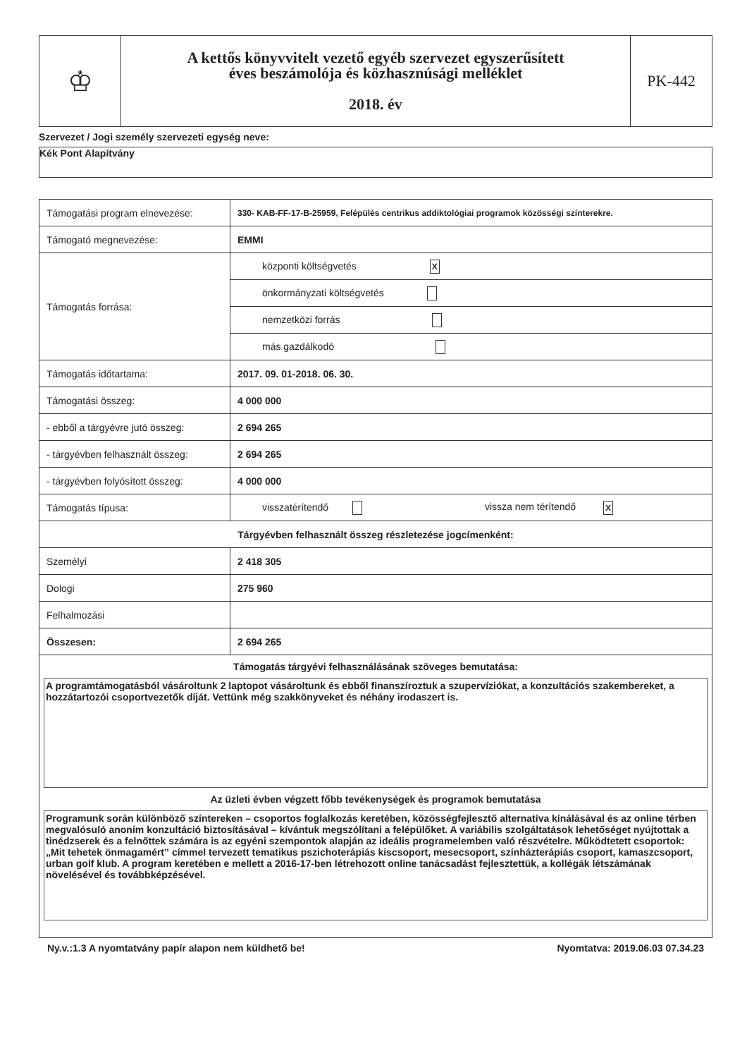| ♔ | A kettős könyvvitelt vezető egyéb szervezet egyszerűsített éves beszámolója és közhasznúsági melléklet 2018. év | PK-442 |
Szervezet / Jogi személy szervezeti egység neve:
Kék Pont Alapítvány
| Támogatási program elnevezése: | 330- KAB-FF-17-B-25959, Felépülés centrikus addiktológiai programok közösségi színterekre. |
| Támogató megnevezése: | EMMI |
| Támogatás forrása: | központi költségvetés X |
| | önkormányzati költségvetés |
| | nemzetközi forrás |
| | más gazdálkodó |
| Támogatás időtartama: | 2017. 09. 01-2018. 06. 30. |
| Támogatási összeg: | 4 000 000 |
| - ebből a tárgyévre jutó összeg: | 2 694 265 |
| - tárgyévben felhasznált összeg: | 2 694 265 |
| - tárgyévben folyósított összeg: | 4 000 000 |
| Támogatás típusa: | visszatérítendő vissza nem térítendő X |
| Tárgyévben felhasznált összeg részletezése jogcímenként: | |
| Személyi | 2 418 305 |
| Dologi | 275 960 |
| Felhalmozási | |
| Összesen: | 2 694 265 |
| Támogatás tárgyévi felhasználásának szöveges bemutatása: A programtámogatásból vásároltunk 2 laptopot vásároltunk és ebből finanszíroztuk a szupervíziókat, a konzultációs szakembereket, a hozzátartozói csoportvezetők díját. Vettünk még szakkönyveket és néhány irodaszert is. Az üzleti évben végzett főbb tevékenységek és programok bemutatása Programunk során különböző színtereken – csoportos foglalkozás keretében, közösségfejlesztő alternatíva kínálásával és az online térben megvalósuló anonim konzultáció biztosításával – kívántuk megszólítani a felépülőket. A variábilis szolgáltatások lehetőséget nyújtottak a tinédzserek és a felnőttek számára is az egyéni szempontok alapján az ideális programelemben való részvételre. Működtetett csoportok: „Mit tehetek önmagamért” címmel tervezett tematikus pszichoterápiás kiscsoport, mesecsoport, színházterápiás csoport, kamaszcsoport, urban golf klub. A program keretében e mellett a 2016-17-ben létrehozott online tanácsadást fejlesztettük, a kollégák létszámának növelésével és továbbképzésével. | |
Ny.v.:1.3 A nyomtatvány papír alapon nem küldhető be! Nyomtatva: 2019.06.03 07.34.23